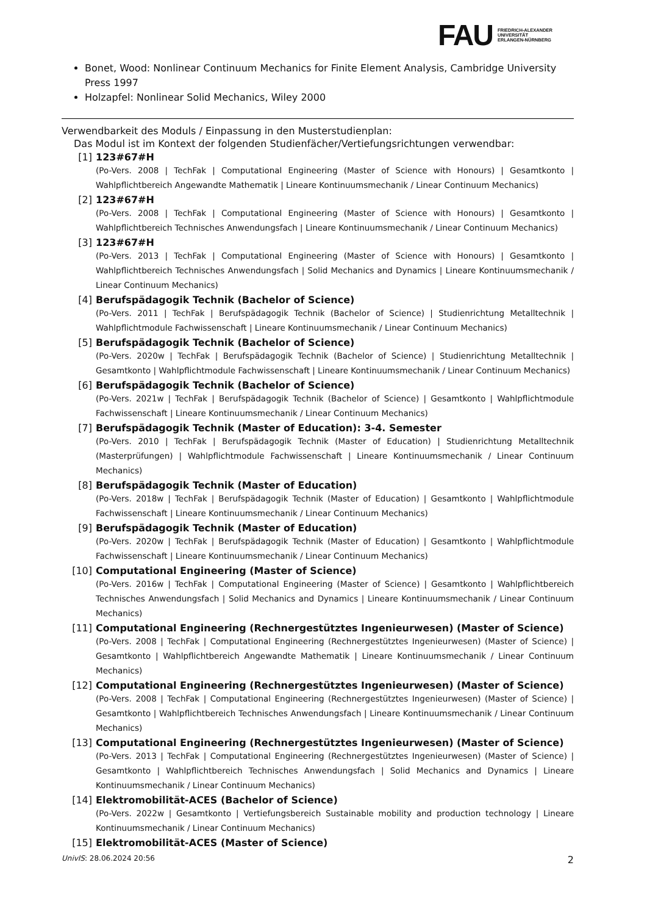FAU FRIEDRICH-ALEXANDER
UNIVERSITÄT
ERLANGEN-NÜRNBERG
Bonet, Wood: Nonlinear Continuum Mechanics for Finite Element Analysis, Cambridge University Press 1997
Holzapfel: Nonlinear Solid Mechanics, Wiley 2000
Verwendbarkeit des Moduls / Einpassung in den Musterstudienplan:
Das Modul ist im Kontext der folgenden Studienfächer/Vertiefungsrichtungen verwendbar:
[1] 123#67#H
(Po-Vers. 2008 | TechFak | Computational Engineering (Master of Science with Honours) | Gesamtkonto | Wahlpflichtbereich Angewandte Mathematik | Lineare Kontinuumsmechanik / Linear Continuum Mechanics)
[2] 123#67#H
(Po-Vers. 2008 | TechFak | Computational Engineering (Master of Science with Honours) | Gesamtkonto | Wahlpflichtbereich Technisches Anwendungsfach | Lineare Kontinuumsmechanik / Linear Continuum Mechanics)
[3] 123#67#H
(Po-Vers. 2013 | TechFak | Computational Engineering (Master of Science with Honours) | Gesamtkonto | Wahlpflichtbereich Technisches Anwendungsfach | Solid Mechanics and Dynamics | Lineare Kontinuumsmechanik / Linear Continuum Mechanics)
[4] Berufspädagogik Technik (Bachelor of Science)
(Po-Vers. 2011 | TechFak | Berufspädagogik Technik (Bachelor of Science) | Studienrichtung Metalltechnik | Wahlpflichtmodule Fachwissenschaft | Lineare Kontinuumsmechanik / Linear Continuum Mechanics)
[5] Berufspädagogik Technik (Bachelor of Science)
(Po-Vers. 2020w | TechFak | Berufspädagogik Technik (Bachelor of Science) | Studienrichtung Metalltechnik | Gesamtkonto | Wahlpflichtmodule Fachwissenschaft | Lineare Kontinuumsmechanik / Linear Continuum Mechanics)
[6] Berufspädagogik Technik (Bachelor of Science)
(Po-Vers. 2021w | TechFak | Berufspädagogik Technik (Bachelor of Science) | Gesamtkonto | Wahlpflichtmodule Fachwissenschaft | Lineare Kontinuumsmechanik / Linear Continuum Mechanics)
[7] Berufspädagogik Technik (Master of Education): 3-4. Semester
(Po-Vers. 2010 | TechFak | Berufspädagogik Technik (Master of Education) | Studienrichtung Metalltechnik (Masterprüfungen) | Wahlpflichtmodule Fachwissenschaft | Lineare Kontinuumsmechanik / Linear Continuum Mechanics)
[8] Berufspädagogik Technik (Master of Education)
(Po-Vers. 2018w | TechFak | Berufspädagogik Technik (Master of Education) | Gesamtkonto | Wahlpflichtmodule Fachwissenschaft | Lineare Kontinuumsmechanik / Linear Continuum Mechanics)
[9] Berufspädagogik Technik (Master of Education)
(Po-Vers. 2020w | TechFak | Berufspädagogik Technik (Master of Education) | Gesamtkonto | Wahlpflichtmodule Fachwissenschaft | Lineare Kontinuumsmechanik / Linear Continuum Mechanics)
[10] Computational Engineering (Master of Science)
(Po-Vers. 2016w | TechFak | Computational Engineering (Master of Science) | Gesamtkonto | Wahlpflichtbereich Technisches Anwendungsfach | Solid Mechanics and Dynamics | Lineare Kontinuumsmechanik / Linear Continuum Mechanics)
[11] Computational Engineering (Rechnergestütztes Ingenieurwesen) (Master of Science)
(Po-Vers. 2008 | TechFak | Computational Engineering (Rechnergestütztes Ingenieurwesen) (Master of Science) | Gesamtkonto | Wahlpflichtbereich Angewandte Mathematik | Lineare Kontinuumsmechanik / Linear Continuum Mechanics)
[12] Computational Engineering (Rechnergestütztes Ingenieurwesen) (Master of Science)
(Po-Vers. 2008 | TechFak | Computational Engineering (Rechnergestütztes Ingenieurwesen) (Master of Science) | Gesamtkonto | Wahlpflichtbereich Technisches Anwendungsfach | Lineare Kontinuumsmechanik / Linear Continuum Mechanics)
[13] Computational Engineering (Rechnergestütztes Ingenieurwesen) (Master of Science)
(Po-Vers. 2013 | TechFak | Computational Engineering (Rechnergestütztes Ingenieurwesen) (Master of Science) | Gesamtkonto | Wahlpflichtbereich Technisches Anwendungsfach | Solid Mechanics and Dynamics | Lineare Kontinuumsmechanik / Linear Continuum Mechanics)
[14] Elektromobilität-ACES (Bachelor of Science)
(Po-Vers. 2022w | Gesamtkonto | Vertiefungsbereich Sustainable mobility and production technology | Lineare Kontinuumsmechanik / Linear Continuum Mechanics)
[15] Elektromobilität-ACES (Master of Science)
UnivIS: 28.06.2024 20:56 2